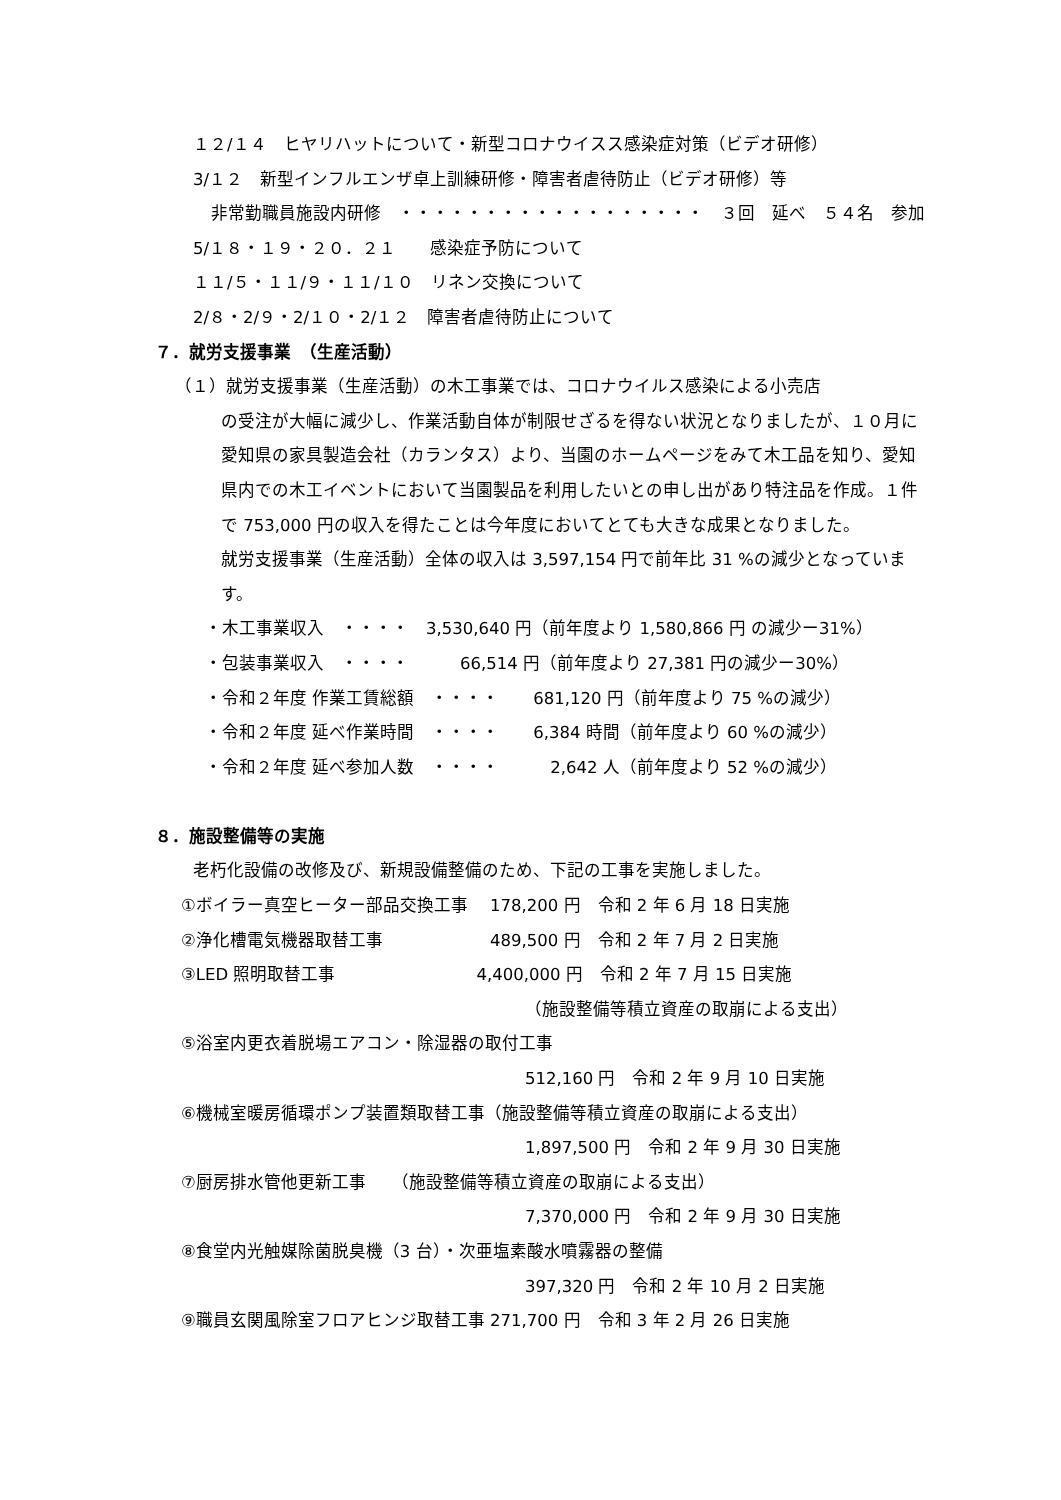１２/１４　ヒヤリハットについて・新型コロナウイスス感染症対策（ビデオ研修）
3/１２　新型インフルエンザ卓上訓練研修・障害者虐待防止（ビデオ研修）等
非常勤職員施設内研修　・・・・・・・・・・・・・・・・・・　３回　延べ　５４名　参加
5/１８・１９・２０．２１　　感染症予防について
１１/５・１１/９・１１/１０　リネン交換について
2/８・2/９・2/１０・2/１２　障害者虐待防止について
７．就労支援事業　（生産活動）
（１）就労支援事業（生産活動）の木工事業では、コロナウイルス感染による小売店
の受注が大幅に減少し、作業活動自体が制限せざるを得ない状況となりましたが、１０月に愛知県の家具製造会社（カランタス）より、当園のホームページをみて木工品を知り、愛知県内での木工イベントにおいて当園製品を利用したいとの申し出があり特注品を作成。１件で 753,000 円の収入を得たことは今年度においてとても大きな成果となりました。
就労支援事業（生産活動）全体の収入は 3,597,154 円で前年比 31 %の減少となっています。
・木工事業収入　・・・・　3,530,640 円（前年度より 1,580,866 円 の減少ー31%）
・包装事業収入　・・・・　　　66,514 円（前年度より 27,381 円の減少ー30%）
・令和２年度 作業工賃総額　・・・・　　681,120 円（前年度より 75 %の減少）
・令和２年度 延べ作業時間　・・・・　　6,384 時間（前年度より 60 %の減少）
・令和２年度 延べ参加人数　・・・・　　　2,642 人（前年度より 52 %の減少）
８．施設整備等の実施
老朽化設備の改修及び、新規設備整備のため、下記の工事を実施しました。
①ボイラー真空ヒーター部品交換工事　 178,200 円　令和 2 年 6 月 18 日実施
②浄化槽電気機器取替工事　　　　　　 489,500 円　令和 2 年 7 月 2 日実施
③LED 照明取替工事　　　　　　　　 4,400,000 円　令和 2 年 7 月 15 日実施
（施設整備等積立資産の取崩による支出）
⑤浴室内更衣着脱場エアコン・除湿器の取付工事
512,160 円　令和 2 年 9 月 10 日実施
⑥機械室暖房循環ポンプ装置類取替工事（施設整備等積立資産の取崩による支出）
1,897,500 円　令和 2 年 9 月 30 日実施
⑦厨房排水管他更新工事　　（施設整備等積立資産の取崩による支出）
7,370,000 円　令和 2 年 9 月 30 日実施
⑧食堂内光触媒除菌脱臭機（3 台）・次亜塩素酸水噴霧器の整備
397,320 円　令和 2 年 10 月 2 日実施
⑨職員玄関風除室フロアヒンジ取替工事 271,700 円　令和 3 年 2 月 26 日実施